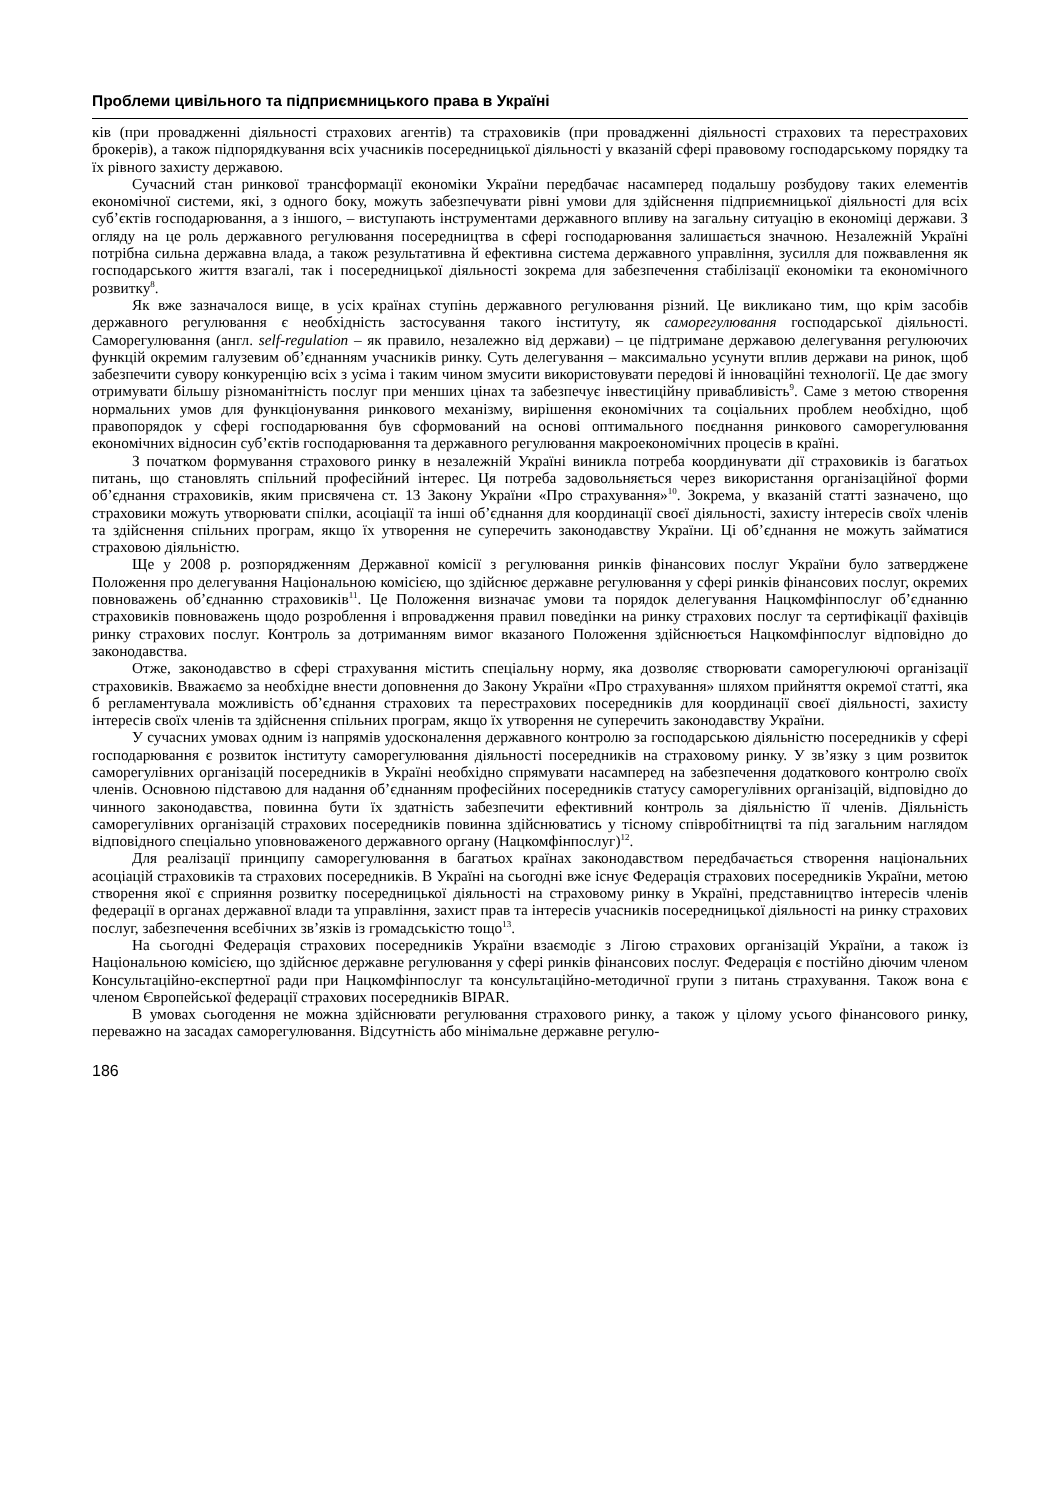Проблеми цивільного та підприємницького права в Україні
ків (при провадженні діяльності страхових агентів) та страховиків (при провадженні діяльності страхових та перестрахових брокерів), а також підпорядкування всіх учасників посередницької діяльності у вказаній сфері правовому господарському порядку та їх рівного захисту державою.
Сучасний стан ринкової трансформації економіки України передбачає насамперед подальшу розбудову таких елементів економічної системи, які, з одного боку, можуть забезпечувати рівні умови для здійснення підприємницької діяльності для всіх суб’єктів господарювання, а з іншого, – виступають інструментами державного впливу на загальну ситуацію в економіці держави. З огляду на це роль державного регулювання посередництва в сфері господарювання залишається значною. Незалежній Україні потрібна сильна державна влада, а також результативна й ефективна система державного управління, зусилля для пожвавлення як господарського життя взагалі, так і посередницької діяльності зокрема для забезпечення стабілізації економіки та економічного розвитку<sup>8</sup>.
Як вже зазначалося вище, в усіх країнах ступінь державного регулювання різний. Це викликано тим, що крім засобів державного регулювання є необхідність застосування такого інституту, як саморегулювання господарської діяльності. Саморегулювання (англ. self-regulation – як правило, незалежно від держави) – це підтримане державою делегування регулюючих функцій окремим галузевим об’єднанням учасників ринку. Суть делегування – максимально усунути вплив держави на ринок, щоб забезпечити сувору конкуренцію всіх з усіма і таким чином змусити використовувати передові й інноваційні технології. Це дає змогу отримувати більшу різноманітність послуг при менших цінах та забезпечує інвестиційну привабливість<sup>9</sup>. Саме з метою створення нормальних умов для функціонування ринкового механізму, вирішення економічних та соціальних проблем необхідно, щоб правопорядок у сфері господарювання був сформований на основі оптимального поєднання ринкового саморегулювання економічних відносин суб’єктів господарювання та державного регулювання макроекономічних процесів в країні.
З початком формування страхового ринку в незалежній Україні виникла потреба координувати дії страховиків із багатьох питань, що становлять спільний професійний інтерес. Ця потреба задовольняється через використання організаційної форми об’єднання страховиків, яким присвячена ст. 13 Закону України «Про страхування»<sup>10</sup>. Зокрема, у вказаній статті зазначено, що страховики можуть утворювати спілки, асоціації та інші об’єднання для координації своєї діяльності, захисту інтересів своїх членів та здійснення спільних програм, якщо їх утворення не суперечить законодавству України. Ці об’єднання не можуть займатися страховою діяльністю.
Ще у 2008 р. розпорядженням Державної комісії з регулювання ринків фінансових послуг України було затверджене Положення про делегування Національною комісією, що здійснює державне регулювання у сфері ринків фінансових послуг, окремих повноважень об’єднанню страховиків<sup>11</sup>. Це Положення визначає умови та порядок делегування Нацкомфінпослуг об’єднанню страховиків повноважень щодо розроблення і впровадження правил поведінки на ринку страхових послуг та сертифікації фахівців ринку страхових послуг. Контроль за дотриманням вимог вказаного Положення здійснюється Нацкомфінпослуг відповідно до законодавства.
Отже, законодавство в сфері страхування містить спеціальну норму, яка дозволяє створювати саморегулюючі організації страховиків. Вважаємо за необхідне внести доповнення до Закону України «Про страхування» шляхом прийняття окремої статті, яка б регламентувала можливість об’єднання страхових та перестрахових посередників для координації своєї діяльності, захисту інтересів своїх членів та здійснення спільних програм, якщо їх утворення не суперечить законодавству України.
У сучасних умовах одним із напрямів удосконалення державного контролю за господарською діяльністю посередників у сфері господарювання є розвиток інституту саморегулювання діяльності посередників на страховому ринку. У зв’язку з цим розвиток саморегулівних організацій посередників в Україні необхідно спрямувати насамперед на забезпечення додаткового контролю своїх членів. Основною підставою для надання об’єднанням професійних посередників статусу саморегулівних організацій, відповідно до чинного законодавства, повинна бути їх здатність забезпечити ефективний контроль за діяльністю її членів. Діяльність саморегулівних організацій страхових посередників повинна здійснюватись у тісному співробітництві та під загальним наглядом відповідного спеціально уповноваженого державного органу (Нацкомфінпослуг)<sup>12</sup>.
Для реалізації принципу саморегулювання в багатьох країнах законодавством передбачається створення національних асоціацій страховиків та страхових посередників. В Україні на сьогодні вже існує Федерація страхових посередників України, метою створення якої є сприяння розвитку посередницької діяльності на страховому ринку в Україні, представництво інтересів членів федерації в органах державної влади та управління, захист прав та інтересів учасників посередницької діяльності на ринку страхових послуг, забезпечення всебічних зв’язків із громадськістю тощо<sup>13</sup>.
На сьогодні Федерація страхових посередників України взаємодіє з Лігою страхових організацій України, а також із Національною комісією, що здійснює державне регулювання у сфері ринків фінансових послуг. Федерація є постійно діючим членом Консультаційно-експертної ради при Нацкомфінпослуг та консультаційно-методичної групи з питань страхування. Також вона є членом Європейської федерації страхових посередників BIPAR.
В умовах сьогодення не можна здійснювати регулювання страхового ринку, а також у цілому усього фінансового ринку, переважно на засадах саморегулювання. Відсутність або мінімальне державне регулю-
186